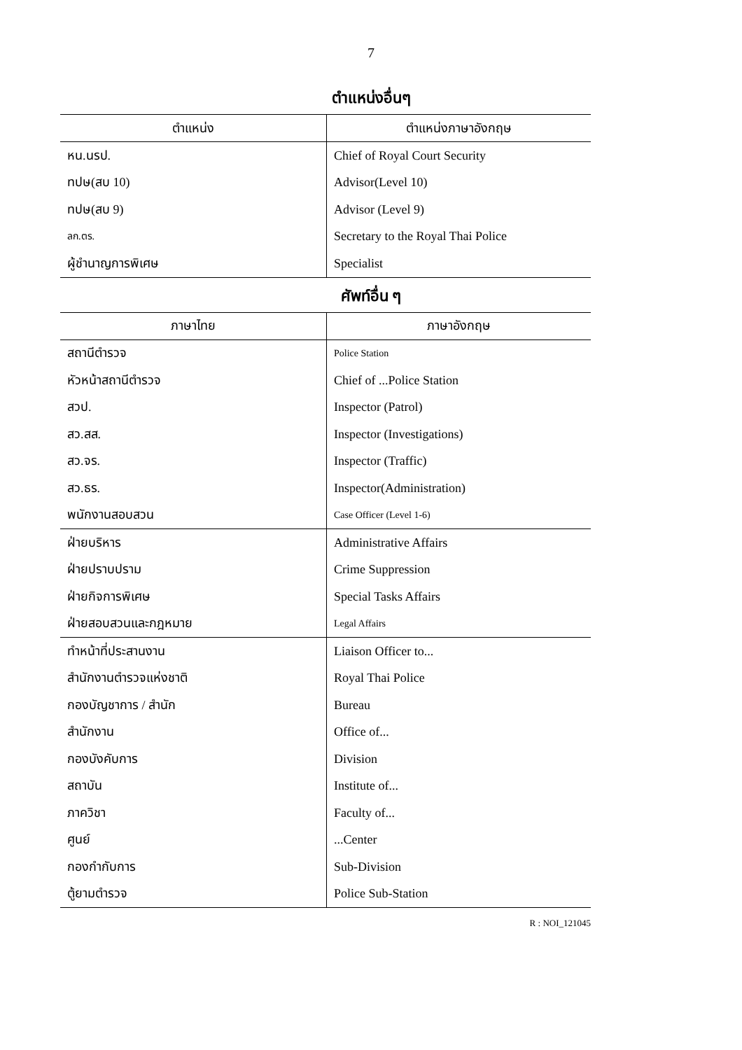7
ตำแหน่งอื่นๆ
| ตำแหน่ง | ตำแหน่งภาษาอังกฤษ |
| --- | --- |
| หน.นรป. | Chief of Royal Court Security |
| ทปษ(สบ 10) | Advisor(Level 10) |
| ทปษ(สบ 9) | Advisor (Level 9) |
| ลก.ตร. | Secretary to the Royal Thai Police |
| ผู้ชำนาญการพิเศษ | Specialist |
ศัพท์อื่น ๆ
| ภาษาไทย | ภาษาอังกฤษ |
| --- | --- |
| สถานีตำรวจ | Police Station |
| หัวหน้าสถานีตำรวจ | Chief of ...Police Station |
| สวป. | Inspector (Patrol) |
| สว.สส. | Inspector (Investigations) |
| สว.จร. | Inspector (Traffic) |
| สว.ธร. | Inspector(Administration) |
| พนักงานสอบสวน | Case Officer (Level 1-6) |
| ฝ่ายบริหาร | Administrative Affairs |
| ฝ่ายปราบปราม | Crime Suppression |
| ฝ่ายกิจการพิเศษ | Special Tasks Affairs |
| ฝ่ายสอบสวนและกฎหมาย | Legal Affairs |
| ทำหน้าที่ประสานงาน | Liaison Officer to... |
| สำนักงานตำรวจแห่งชาติ | Royal Thai Police |
| กองบัญชาการ / สำนัก | Bureau |
| สำนักงาน | Office of... |
| กองบังคับการ | Division |
| สถาบัน | Institute of... |
| ภาควิชา | Faculty of... |
| ศูนย์ | ...Center |
| กองกำกับการ | Sub-Division |
| ตู้ยามตำรวจ | Police Sub-Station |
R : NOI_121045